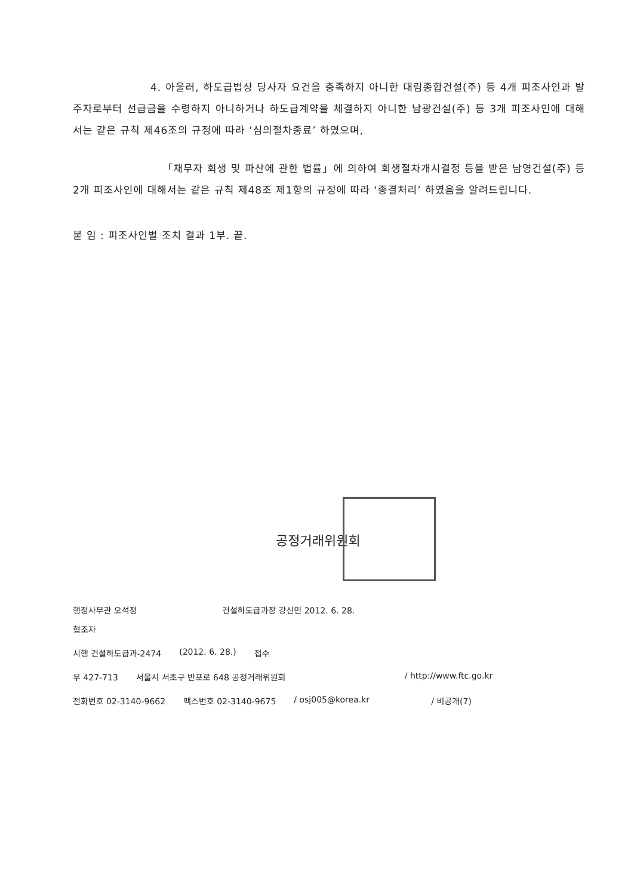4. 아울러, 하도급법상 당사자 요건을 충족하지 아니한 대림종합건설(주) 등 4개 피조사인과 발주자로부터 선급금을 수령하지 아니하거나 하도급계약을 체결하지 아니한 남광건설(주) 등 3개 피조사인에 대해서는 같은 규칙 제46조의 규정에 따라 ‘심의절차종료’ 하였으며,
「채무자 회생 및 파산에 관한 법률」에 의하여 회생절차개시결정 등을 받은 남영건설(주) 등 2개 피조사인에 대해서는 같은 규칙 제48조 제1항의 규정에 따라 ‘종결처리’ 하였음을 알려드립니다.
붙 임 : 피조사인별 조치 결과 1부. 끝.
공정거래위원회
행정사무관 오석정 건설하도급과장 강신민 2012. 6. 28.
협조자
시행 건설하도급과-2474 (2012. 6. 28.) 접수
우 427-713 서울시 서초구 반포로 648 공정거래위원회 / http://www.ftc.go.kr
전화번호 02-3140-9662 팩스번호 02-3140-9675 / osj005@korea.kr / 비공개(7)